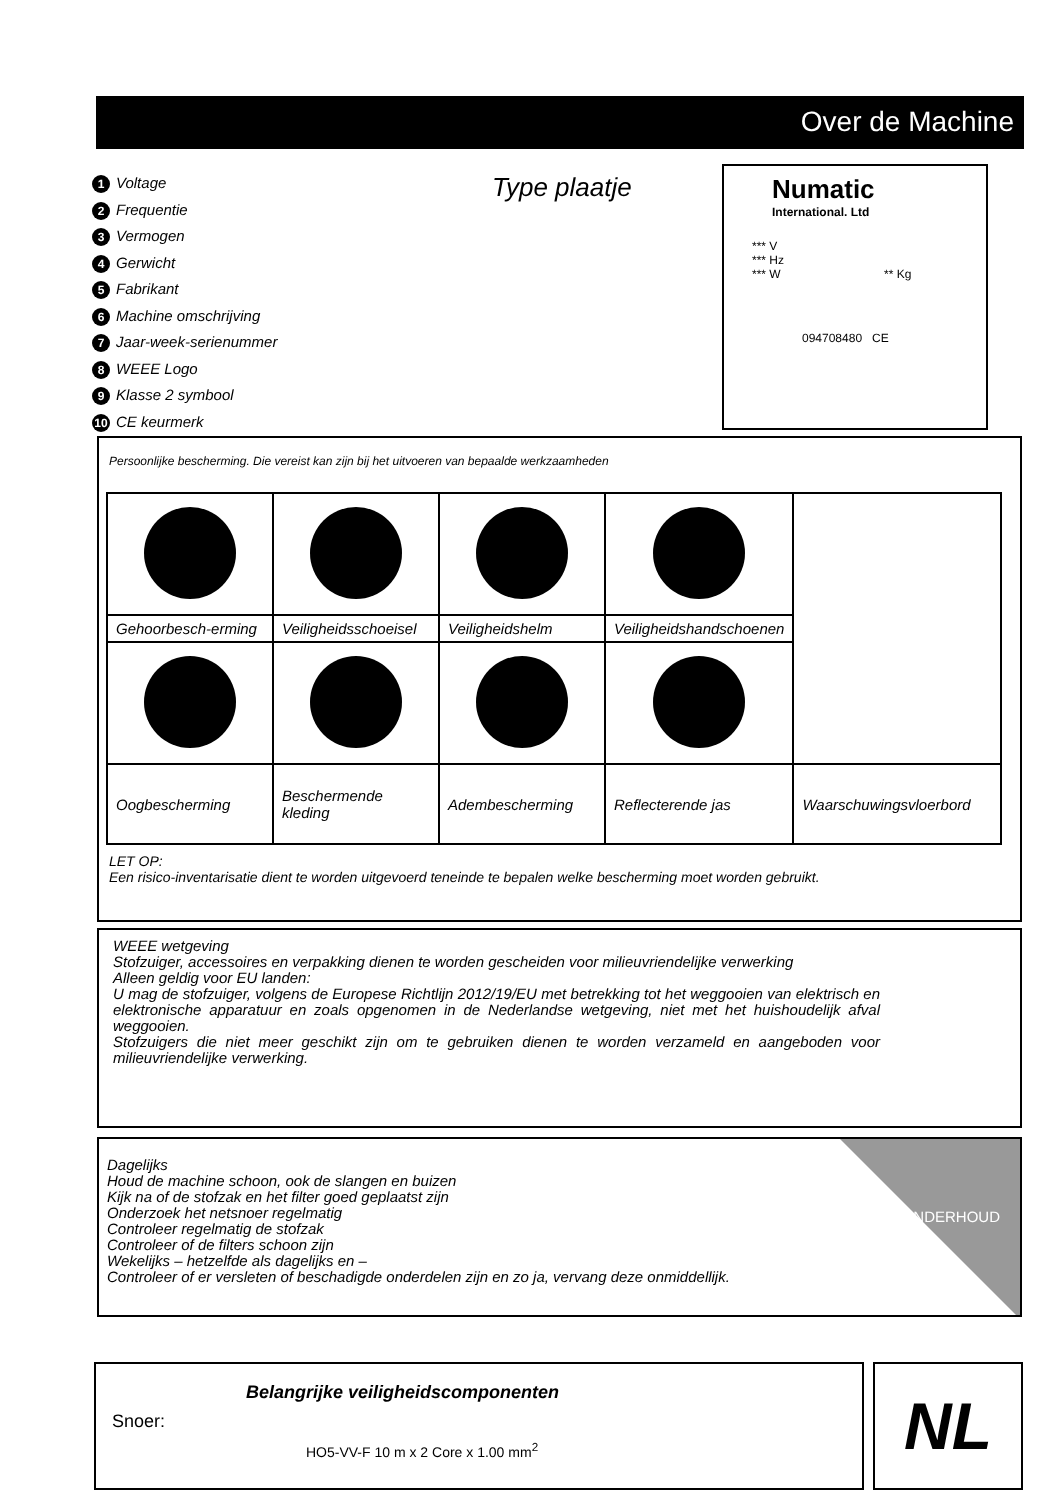Over de Machine
1 Voltage
2 Frequentie
3 Vermogen
4 Gerwicht
5 Fabrikant
6 Machine omschrijving
7 Jaar-week-serienummer
8 WEEE Logo
9 Klasse 2 symbool
10 CE keurmerk
Type plaatje
Numatic
International. Ltd
*** V
*** Hz
*** W ** Kg
094708480 CE
Persoonlijke bescherming. Die vereist kan zijn bij het uitvoeren van bepaalde werkzaamheden
| Gehoorbesch-erming | Veiligheidsschoeisel | Veiligheidshelm | Veiligheidshandschoenen | |
| Oogbescherming | Beschermende kleding | Adembescherming | Reflecterende jas | Waarschuwingsvloerbord |
LET OP:
Een risico-inventarisatie dient te worden uitgevoerd teneinde te bepalen welke bescherming moet worden gebruikt.
WEEE wetgeving
Stofzuiger, accessoires en verpakking dienen te worden gescheiden voor milieuvriendelijke verwerking
Alleen geldig voor EU landen:
U mag de stofzuiger, volgens de Europese Richtlijn 2012/19/EU met betrekking tot het weggooien van elektrisch en elektronische apparatuur en zoals opgenomen in de Nederlandse wetgeving, niet met het huishoudelijk afval weggooien.
Stofzuigers die niet meer geschikt zijn om te gebruiken dienen te worden verzameld en aangeboden voor milieuvriendelijke verwerking.
Dagelijks
Houd de machine schoon, ook de slangen en buizen
Kijk na of de stofzak en het filter goed geplaatst zijn
Onderzoek het netsnoer regelmatig
Controleer regelmatig de stofzak
Controleer of de filters schoon zijn
Wekelijks – hetzelfde als dagelijks en –
Controleer of er versleten of beschadigde onderdelen zijn en zo ja, vervang deze onmiddellijk.
ONDERHOUD
Belangrijke veiligheidscomponenten
Snoer:
HO5-VV-F 10 m x 2 Core x 1.00 mm<sup>2</sup>
NL